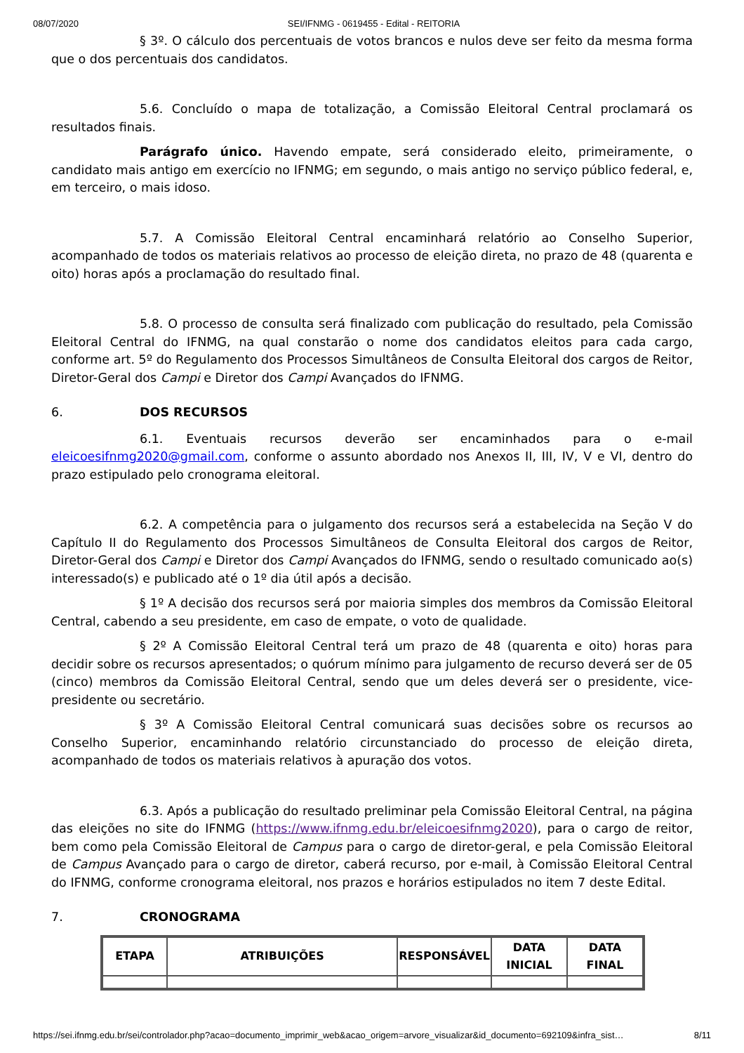08/07/2020 SEI/IFNMG - 0619455 - Edital - REITORIA
§ 3º. O cálculo dos percentuais de votos brancos e nulos deve ser feito da mesma forma que o dos percentuais dos candidatos.
5.6. Concluído o mapa de totalização, a Comissão Eleitoral Central proclamará os resultados finais.
Parágrafo único. Havendo empate, será considerado eleito, primeiramente, o candidato mais antigo em exercício no IFNMG; em segundo, o mais antigo no serviço público federal, e, em terceiro, o mais idoso.
5.7. A Comissão Eleitoral Central encaminhará relatório ao Conselho Superior, acompanhado de todos os materiais relativos ao processo de eleição direta, no prazo de 48 (quarenta e oito) horas após a proclamação do resultado final.
5.8. O processo de consulta será finalizado com publicação do resultado, pela Comissão Eleitoral Central do IFNMG, na qual constarão o nome dos candidatos eleitos para cada cargo, conforme art. 5º do Regulamento dos Processos Simultâneos de Consulta Eleitoral dos cargos de Reitor, Diretor-Geral dos Campi e Diretor dos Campi Avançados do IFNMG.
6. DOS RECURSOS
6.1. Eventuais recursos deverão ser encaminhados para o e-mail eleicoesifnmg2020@gmail.com, conforme o assunto abordado nos Anexos II, III, IV, V e VI, dentro do prazo estipulado pelo cronograma eleitoral.
6.2. A competência para o julgamento dos recursos será a estabelecida na Seção V do Capítulo II do Regulamento dos Processos Simultâneos de Consulta Eleitoral dos cargos de Reitor, Diretor-Geral dos Campi e Diretor dos Campi Avançados do IFNMG, sendo o resultado comunicado ao(s) interessado(s) e publicado até o 1º dia útil após a decisão.
§ 1º A decisão dos recursos será por maioria simples dos membros da Comissão Eleitoral Central, cabendo a seu presidente, em caso de empate, o voto de qualidade.
§ 2º A Comissão Eleitoral Central terá um prazo de 48 (quarenta e oito) horas para decidir sobre os recursos apresentados; o quórum mínimo para julgamento de recurso deverá ser de 05 (cinco) membros da Comissão Eleitoral Central, sendo que um deles deverá ser o presidente, vice- presidente ou secretário.
§ 3º A Comissão Eleitoral Central comunicará suas decisões sobre os recursos ao Conselho Superior, encaminhando relatório circunstanciado do processo de eleição direta, acompanhado de todos os materiais relativos à apuração dos votos.
6.3. Após a publicação do resultado preliminar pela Comissão Eleitoral Central, na página das eleições no site do IFNMG (https://www.ifnmg.edu.br/eleicoesifnmg2020), para o cargo de reitor, bem como pela Comissão Eleitoral de Campus para o cargo de diretor-geral, e pela Comissão Eleitoral de Campus Avançado para o cargo de diretor, caberá recurso, por e-mail, à Comissão Eleitoral Central do IFNMG, conforme cronograma eleitoral, nos prazos e horários estipulados no item 7 deste Edital.
7. CRONOGRAMA
| ETAPA | ATRIBUIÇÕES | RESPONSÁVEL | DATA INICIAL | DATA FINAL |
| --- | --- | --- | --- | --- |
https://sei.ifnmg.edu.br/sei/controlador.php?acao=documento_imprimir_web&acao_origem=arvore_visualizar&id_documento=692109&infra_sist… 8/11